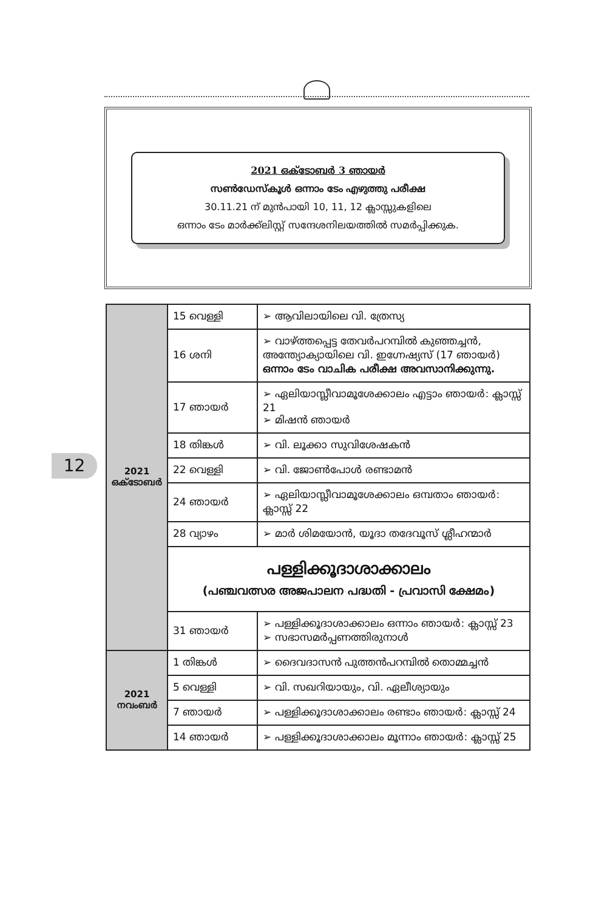2021 ഒക്ടോബർ 3 ഞായർ
സൺഡേസ്കൂൾ ഒന്നാം ടേം എഴുത്തു പരീക്ഷ
30.11.21 ന് മുൻപായി 10, 11, 12 ക്ലാസ്സുകളിലെ
ഒന്നാം ടേം മാർക്ക്ലിസ്റ്റ് സന്ദേശനിലയത്തിൽ സമർപ്പിക്കുക.
12
| 2021 ഒക്ടോബർ | 15 വെള്ളി | ➢ ആവിലായിലെ വി. ത്രേസ്യ |
| | 16 ശനി | ➢ വാഴ്ത്തപ്പെട്ട തേവർപറമ്പിൽ കുഞ്ഞച്ചൻ, അന്ത്യോക്യായിലെ വി. ഇഗ്നേഷ്യസ് (17 ഞായർ) ഒന്നാം ടേം വാചിക പരീക്ഷ അവസാനിക്കുന്നു. |
| | 17 ഞായർ | ➢ ഏലിയാസ്ലീവാമൂശേക്കാലം എട്ടാം ഞായർ: ക്ലാസ്സ് 21 ➢ മിഷൻ ഞായർ |
| | 18 തിങ്കൾ | ➢ വി. ലൂക്കാ സുവിശേഷകൻ |
| | 22 വെള്ളി | ➢ വി. ജോൺപോൾ രണ്ടാമൻ |
| | 24 ഞായർ | ➢ ഏലിയാസ്ലീവാമൂശേക്കാലം ഒമ്പതാം ഞായർ: ക്ലാസ്സ് 22 |
| | 28 വ്യാഴം | ➢ മാർ ശിമയോൻ, യൂദാ തദേവൂസ് ശ്ലീഹന്മാർ |
| | പള്ളിക്കൂദാശാക്കാലം (പഞ്ചവത്സര അജപാലന പദ്ധതി - പ്രവാസി ക്ഷേമം) | |
| | 31 ഞായർ | ➢ പള്ളിക്കൂദാശാക്കാലം ഒന്നാം ഞായർ: ക്ലാസ്സ് 23 ➢ സഭാസമർപ്പണത്തിരുനാൾ |
| 2021 നവംബർ | 1 തിങ്കൾ | ➢ ദൈവദാസൻ പുത്തൻപറമ്പിൽ തൊമ്മച്ചൻ |
| | 5 വെള്ളി | ➢ വി. സഖറിയായും, വി. ഏലീശ്യായും |
| | 7 ഞായർ | ➢ പള്ളിക്കൂദാശാക്കാലം രണ്ടാം ഞായർ: ക്ലാസ്സ് 24 |
| | 14 ഞായർ | ➢ പള്ളിക്കൂദാശാക്കാലം മൂന്നാം ഞായർ: ക്ലാസ്സ് 25 |